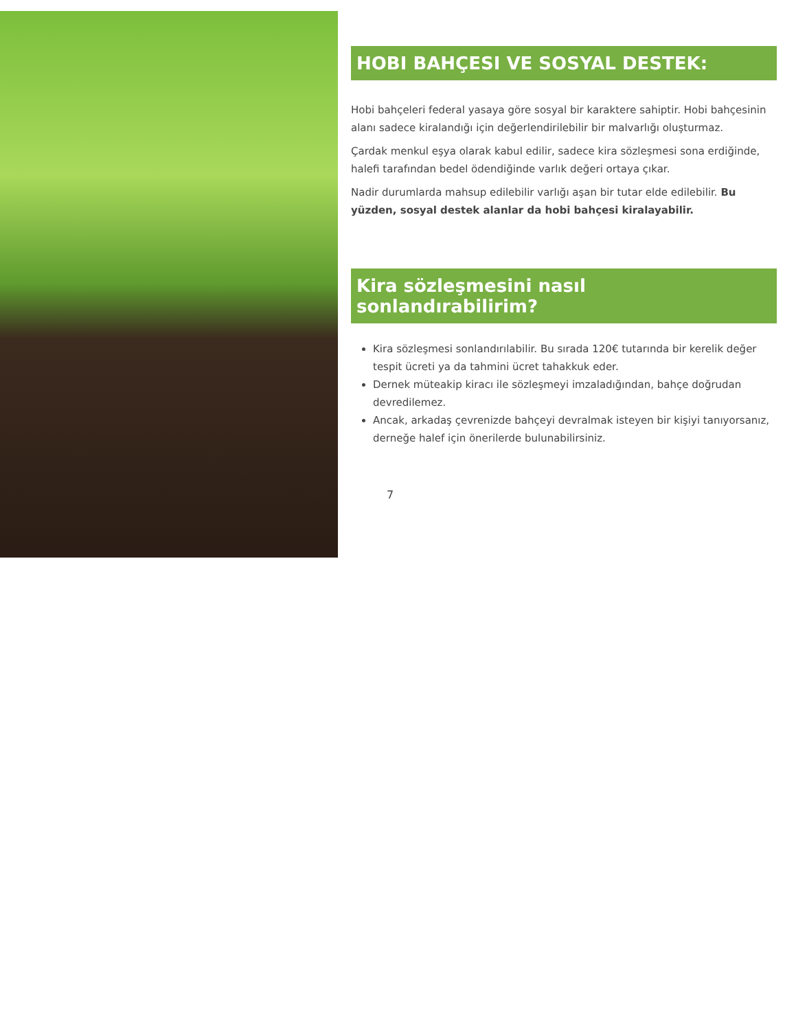HOBI BAHÇESI VE SOSYAL DESTEK:
Hobi bahçeleri federal yasaya göre sosyal bir karaktere sahiptir. Hobi bahçesinin alanı sadece kiralandığı için değerlendirilebilir bir malvarlığı oluşturmaz.
Çardak menkul eşya olarak kabul edilir, sadece kira sözleşmesi sona erdiğinde, halefi tarafından bedel ödendiğinde varlık değeri ortaya çıkar.
Nadir durumlarda mahsup edilebilir varlığı aşan bir tutar elde edilebilir. Bu yüzden, sosyal destek alanlar da hobi bahçesi kiralayabilir.
Kira sözleşmesini nasıl sonlandırabilirim?
Kira sözleşmesi sonlandırılabilir. Bu sırada 120€ tutarında bir kerelik değer tespit ücreti ya da tahmini ücret tahakkuk eder.
Dernek müteakip kiracı ile sözleşmeyi imzaladığından, bahçe doğrudan devredilemez.
Ancak, arkadaş çevrenizde bahçeyi devralmak isteyen bir kişiyi tanıyorsanız, derneğe halef için önerilerde bulunabilirsiniz.
7